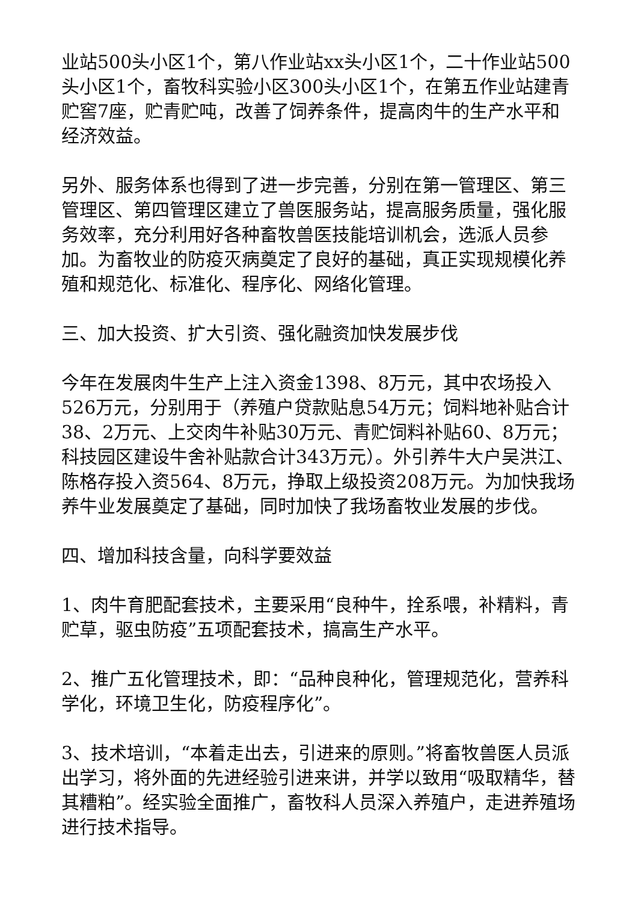业站500头小区1个，第八作业站xx头小区1个，二十作业站500头小区1个，畜牧科实验小区300头小区1个，在第五作业站建青贮窖7座，贮青贮吨，改善了饲养条件，提高肉牛的生产水平和经济效益。
另外、服务体系也得到了进一步完善，分别在第一管理区、第三管理区、第四管理区建立了兽医服务站，提高服务质量，强化服务效率，充分利用好各种畜牧兽医技能培训机会，选派人员参加。为畜牧业的防疫灭病奠定了良好的基础，真正实现规模化养殖和规范化、标准化、程序化、网络化管理。
三、加大投资、扩大引资、强化融资加快发展步伐
今年在发展肉牛生产上注入资金1398、8万元，其中农场投入526万元，分别用于（养殖户贷款贴息54万元；饲料地补贴合计38、2万元、上交肉牛补贴30万元、青贮饲料补贴60、8万元；科技园区建设牛舍补贴款合计343万元）。外引养牛大户吴洪江、陈格存投入资564、8万元，挣取上级投资208万元。为加快我场养牛业发展奠定了基础，同时加快了我场畜牧业发展的步伐。
四、增加科技含量，向科学要效益
1、肉牛育肥配套技术，主要采用“良种牛，拴系喂，补精料，青贮草，驱虫防疫”五项配套技术，搞高生产水平。
2、推广五化管理技术，即：“品种良种化，管理规范化，营养科学化，环境卫生化，防疫程序化”。
3、技术培训，“本着走出去，引进来的原则。”将畜牧兽医人员派出学习，将外面的先进经验引进来讲，并学以致用“吸取精华，替其糟粕”。经实验全面推广，畜牧科人员深入养殖户，走进养殖场进行技术指导。